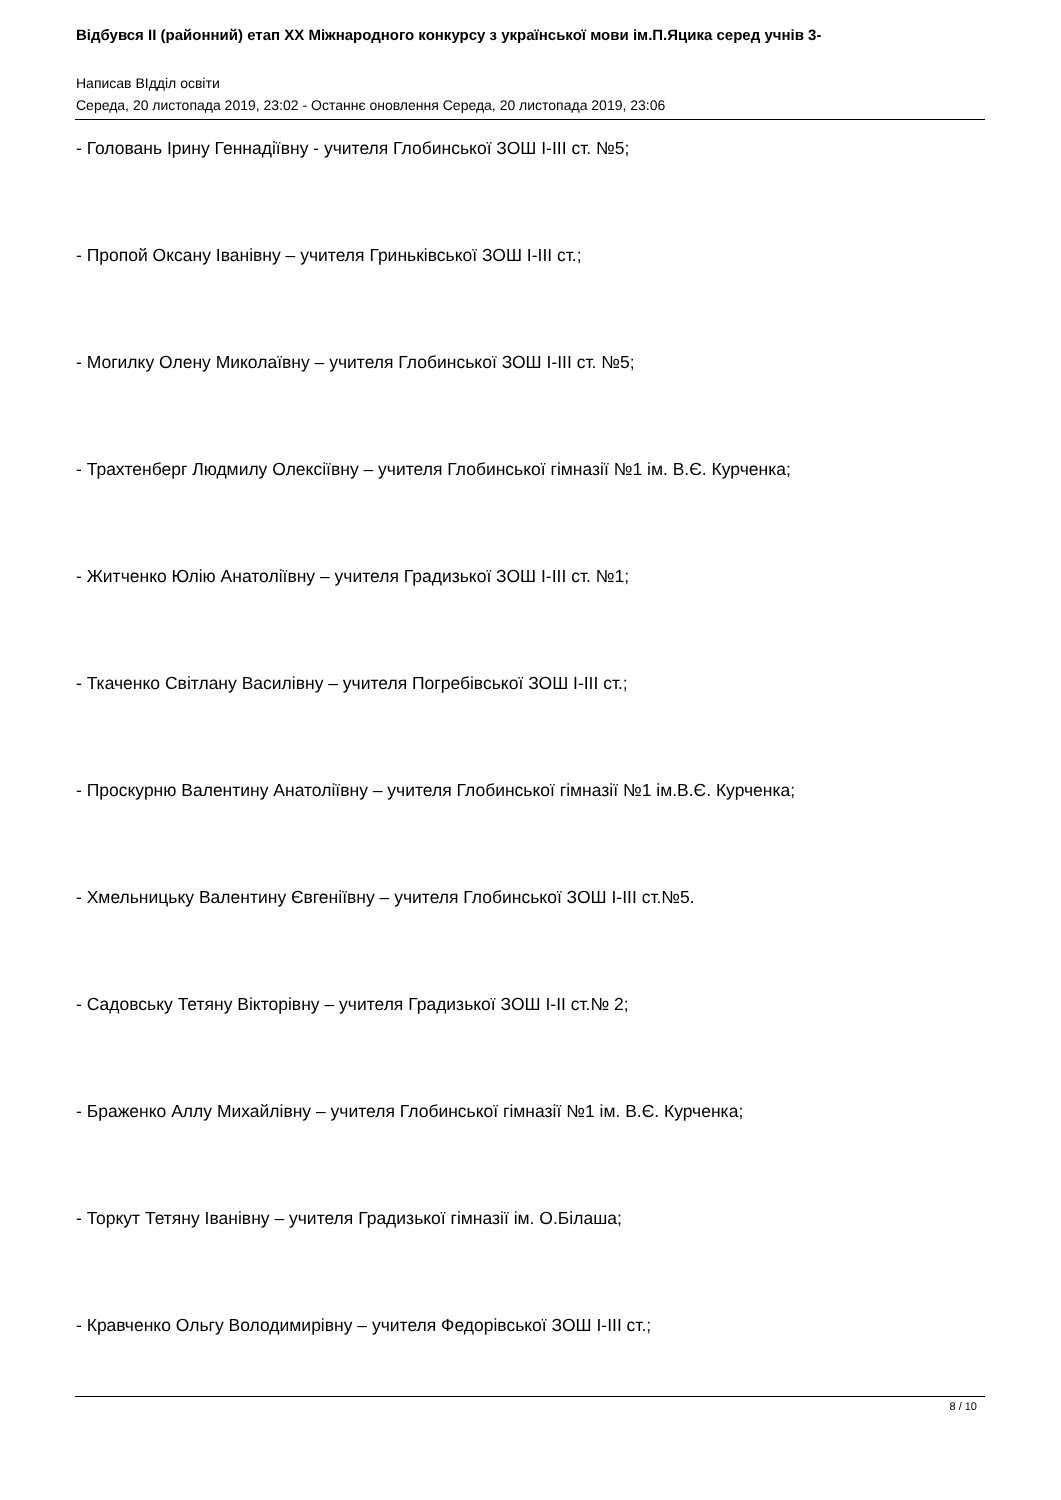Відбувся II (районний) етап XX Міжнародного конкурсу з української мови ім.П.Яцика серед учнів 3-
Написав ВІдділ освіти
Середа, 20 листопада 2019, 23:02 - Останнє оновлення Середа, 20 листопада 2019, 23:06
- Головань Ірину Геннадіївну - учителя Глобинської ЗОШ І-ІІІ ст. №5;
- Пропой Оксану Іванівну – учителя Гриньківської ЗОШ І-ІІІ ст.;
- Могилку Олену Миколаївну – учителя Глобинської ЗОШ І-ІІІ ст. №5;
- Трахтенберг Людмилу Олексіївну – учителя Глобинської гімназії №1 ім. В.Є. Курченка;
- Житченко Юлію Анатоліївну – учителя Градизької ЗОШ І-ІІІ ст. №1;
- Ткаченко Світлану Василівну – учителя Погребівської ЗОШ І-ІІІ ст.;
- Проскурню Валентину Анатоліївну – учителя Глобинської гімназії №1 ім.В.Є. Курченка;
- Хмельницьку Валентину Євгеніївну – учителя Глобинської ЗОШ І-ІІІ ст.№5.
- Садовську Тетяну Вікторівну – учителя Градизької ЗОШ І-ІІ ст.№ 2;
- Браженко Аллу Михайлівну – учителя Глобинської гімназії №1 ім. В.Є. Курченка;
- Торкут Тетяну Іванівну – учителя Градизької гімназії ім. О.Білаша;
- Кравченко Ольгу Володимирівну – учителя Федорівської ЗОШ І-ІІІ ст.;
8 / 10